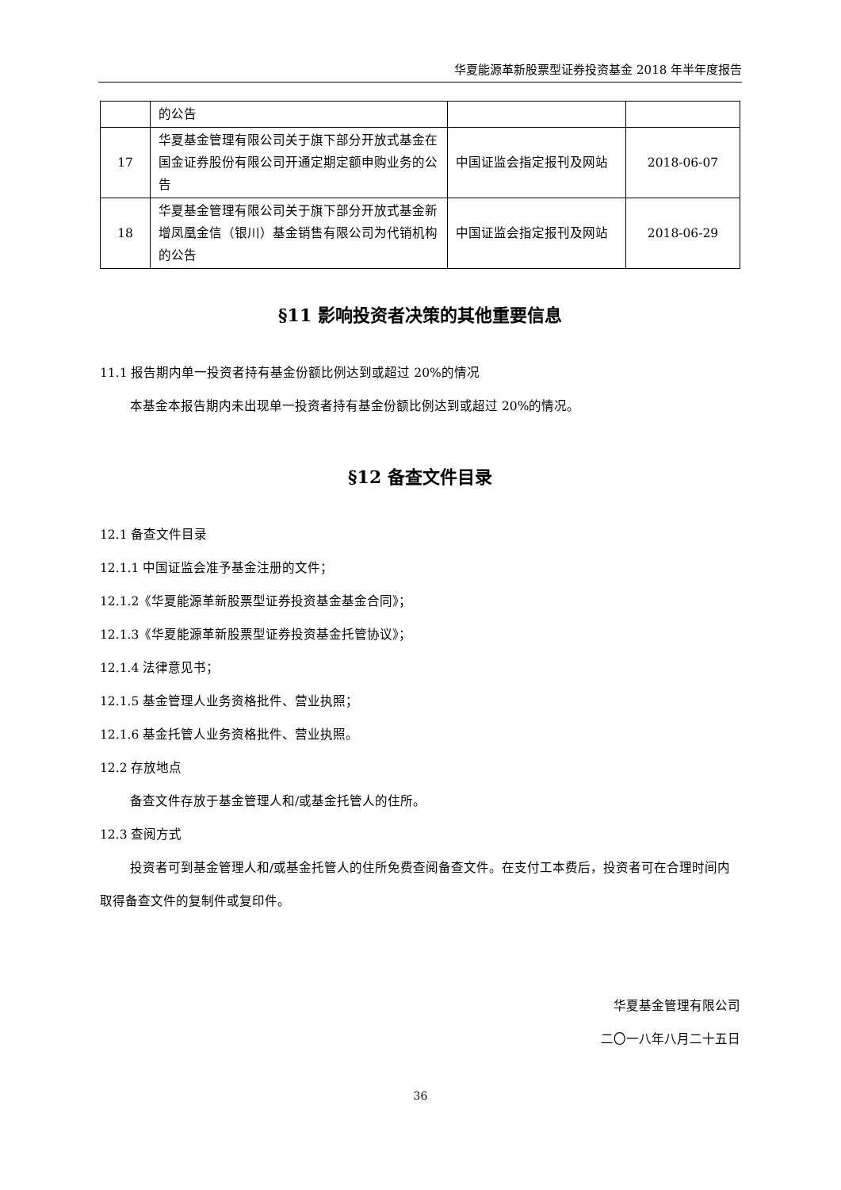华夏能源革新股票型证券投资基金 2018 年半年度报告
| | 的公告 | | |
| 17 | 华夏基金管理有限公司关于旗下部分开放式基金在国金证券股份有限公司开通定期定额申购业务的公告 | 中国证监会指定报刊及网站 | 2018-06-07 |
| 18 | 华夏基金管理有限公司关于旗下部分开放式基金新增凤凰金信（银川）基金销售有限公司为代销机构的公告 | 中国证监会指定报刊及网站 | 2018-06-29 |
§11 影响投资者决策的其他重要信息
11.1 报告期内单一投资者持有基金份额比例达到或超过 20%的情况
本基金本报告期内未出现单一投资者持有基金份额比例达到或超过 20%的情况。
§12 备查文件目录
12.1 备查文件目录
12.1.1 中国证监会准予基金注册的文件；
12.1.2《华夏能源革新股票型证券投资基金基金合同》；
12.1.3《华夏能源革新股票型证券投资基金托管协议》；
12.1.4 法律意见书；
12.1.5 基金管理人业务资格批件、营业执照；
12.1.6 基金托管人业务资格批件、营业执照。
12.2 存放地点
备查文件存放于基金管理人和/或基金托管人的住所。
12.3 查阅方式
投资者可到基金管理人和/或基金托管人的住所免费查阅备查文件。在支付工本费后，投资者可在合理时间内取得备查文件的复制件或复印件。
华夏基金管理有限公司
二〇一八年八月二十五日
36